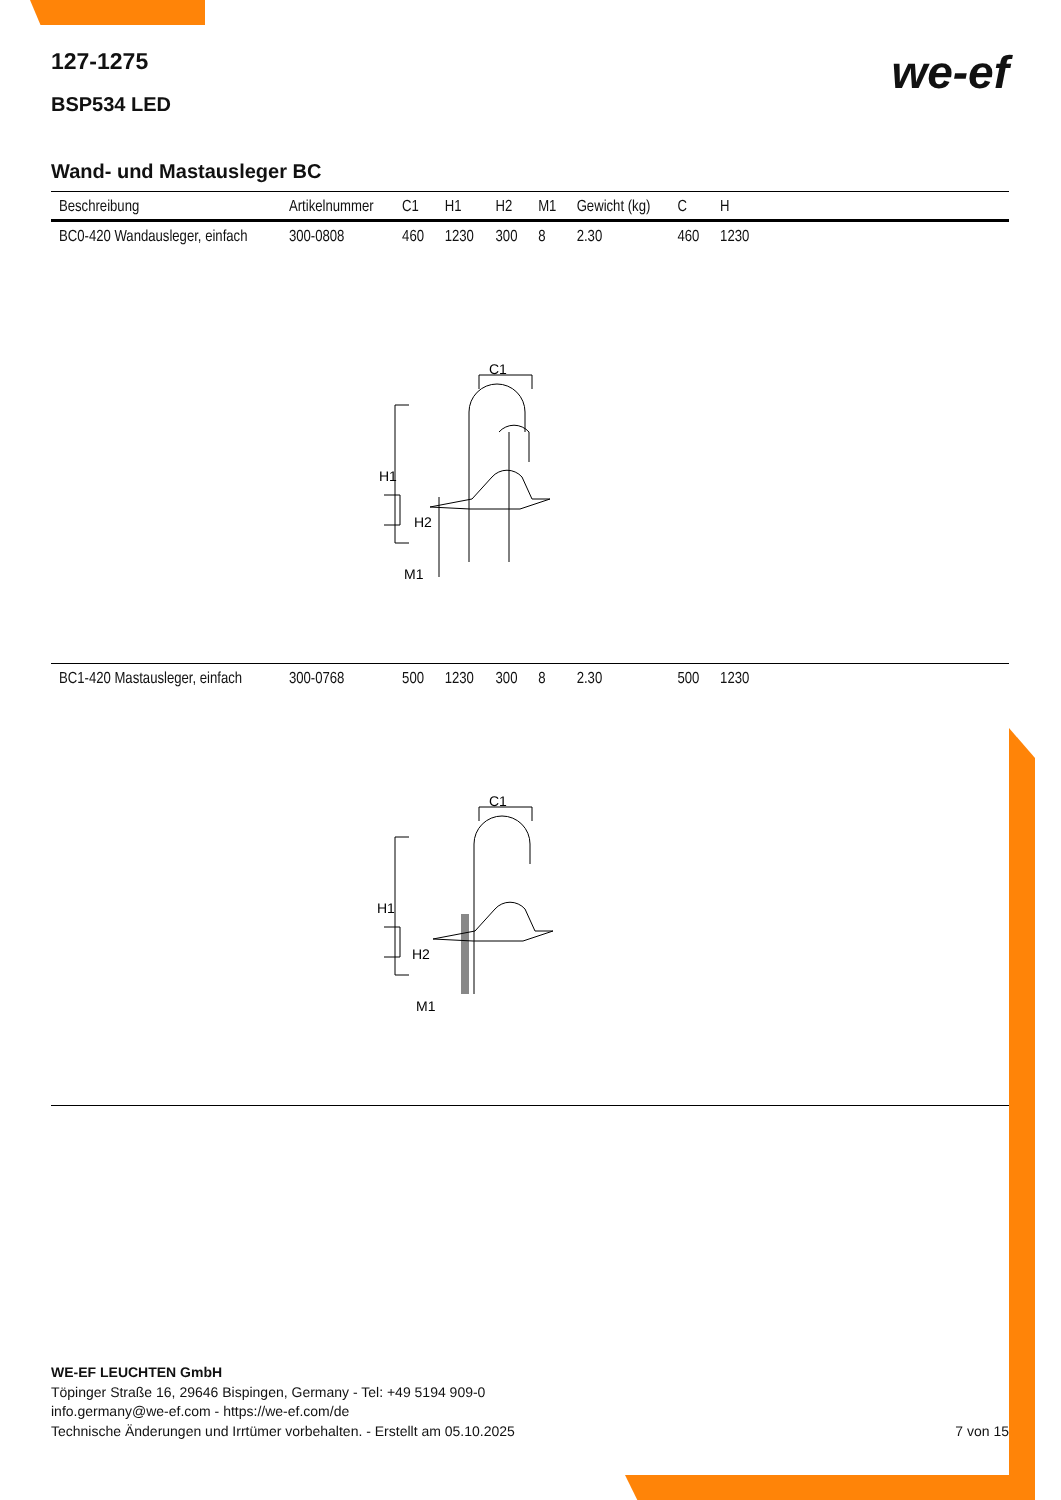we-ef
127-1275
BSP534 LED
Wand- und Mastausleger BC
| Beschreibung | Artikelnummer | C1 | H1 | H2 | M1 | Gewicht (kg) | C | H | |
| --- | --- | --- | --- | --- | --- | --- | --- | --- | --- |
| BC0-420 Wandausleger, einfach | 300-0808 | 460 | 1230 | 300 | 8 | 2.30 | 460 | 1230 | |
| C1 H1 H2 M1 | | | | | | | | | |
| BC1-420 Mastausleger, einfach | 300-0768 | 500 | 1230 | 300 | 8 | 2.30 | 500 | 1230 | |
| C1 H1 H2 M1 | | | | | | | | | |
WE-EF LEUCHTEN GmbH
Töpinger Straße 16, 29646 Bispingen, Germany - Tel: +49 5194 909-0
info.germany@we-ef.com - https://we-ef.com/de
Technische Änderungen und Irrtümer vorbehalten. - Erstellt am 05.10.2025 7 von 15